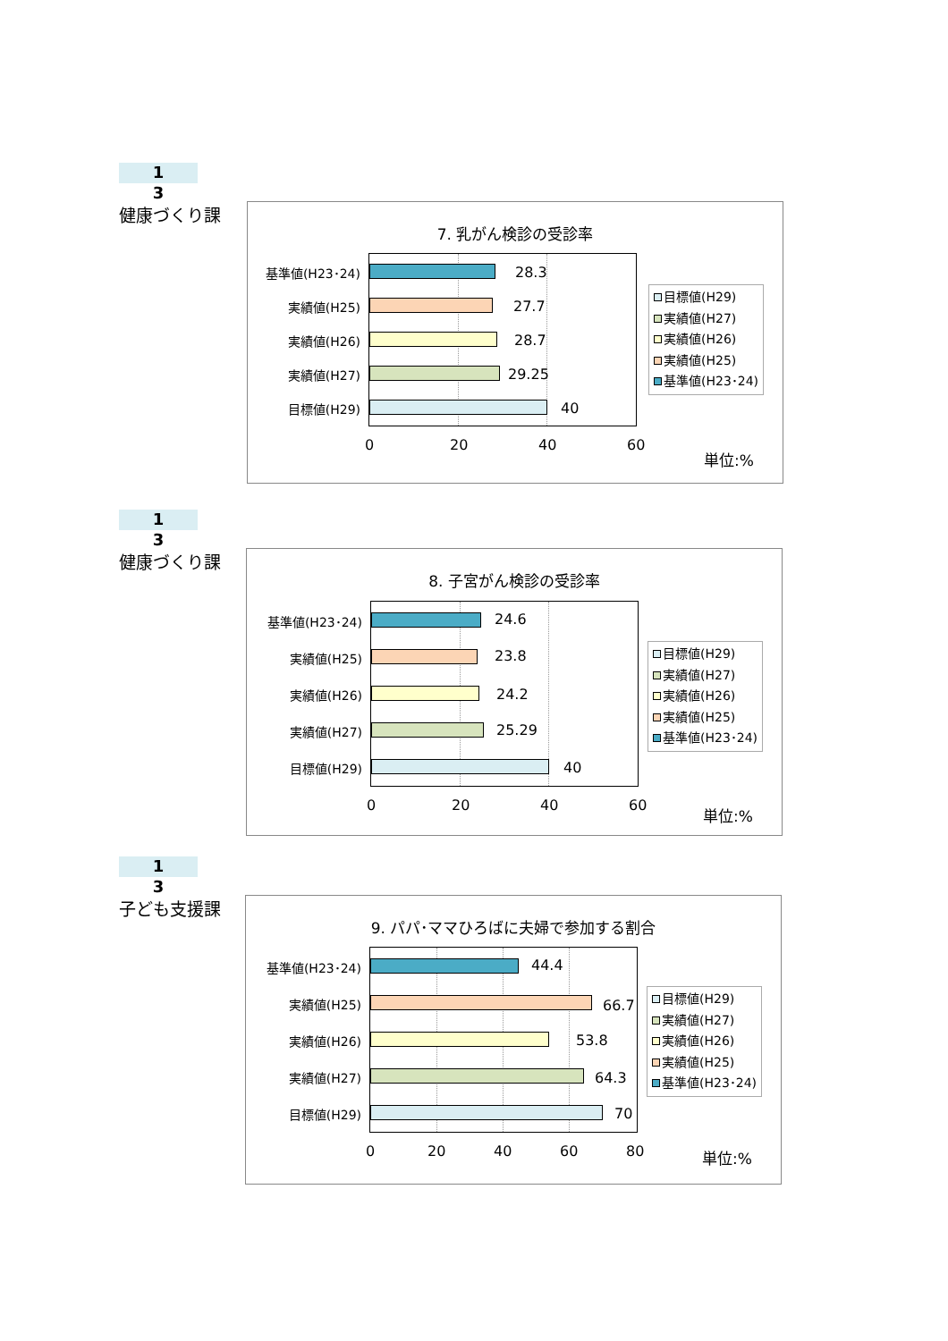1
3
健康づくり課
7. 乳がん検診の受診率
基準値(H23･24) 28.3
実績値(H25) 27.7
実績値(H26) 28.7
実績値(H27) 29.25
目標値(H29) 40
0 20 40 60
目標値(H29)
実績値(H27)
実績値(H26)
実績値(H25)
基準値(H23･24)
単位:%
1
3
健康づくり課
8. 子宮がん検診の受診率
基準値(H23･24) 24.6
実績値(H25) 23.8
実績値(H26) 24.2
実績値(H27) 25.29
目標値(H29) 40
0 20 40 60
目標値(H29)
実績値(H27)
実績値(H26)
実績値(H25)
基準値(H23･24)
単位:%
1
3
子ども支援課
9. パパ･ママひろばに夫婦で参加する割合
基準値(H23･24) 44.4
実績値(H25) 66.7
実績値(H26) 53.8
実績値(H27) 64.3
目標値(H29) 70
0 20 40 60 80
目標値(H29)
実績値(H27)
実績値(H26)
実績値(H25)
基準値(H23･24)
単位:%